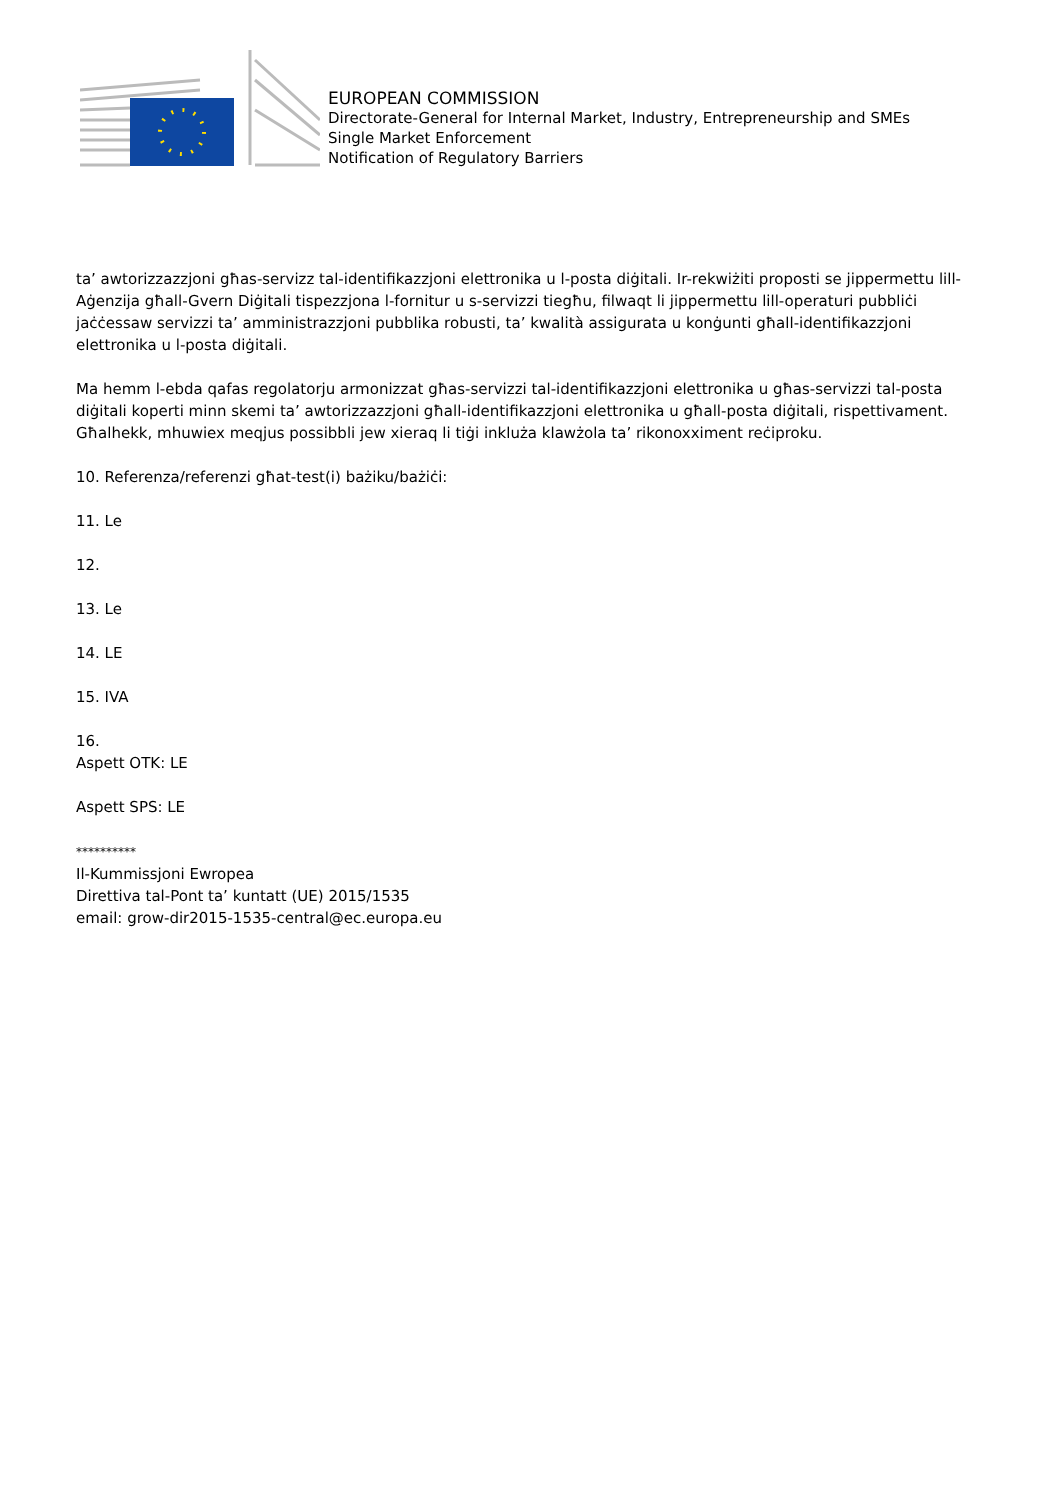EUROPEAN COMMISSION
Directorate-General for Internal Market, Industry, Entrepreneurship and SMEs
Single Market Enforcement
Notification of Regulatory Barriers
ta’ awtorizzazzjoni għas-servizz tal-identifikazzjoni elettronika u l-posta diġitali. Ir-rekwiżiti proposti se jippermettu lill-Aġenzija għall-Gvern Diġitali tispezzjona l-fornitur u s-servizzi tiegħu, filwaqt li jippermettu lill-operaturi pubbliċi jaċċessaw servizzi ta’ amministrazzjoni pubblika robusti, ta’ kwalità assigurata u konġunti għall-identifikazzjoni elettronika u l-posta diġitali.
Ma hemm l-ebda qafas regolatorju armonizzat għas-servizzi tal-identifikazzjoni elettronika u għas-servizzi tal-posta diġitali koperti minn skemi ta’ awtorizzazzjoni għall-identifikazzjoni elettronika u għall-posta diġitali, rispettivament. Għalhekk, mhuwiex meqjus possibbli jew xieraq li tiġi inkluża klawżola ta’ rikonoxximent reċiproku.
10. Referenza/referenzi għat-test(i) bażiku/bażiċi:
11. Le
12.
13. Le
14. LE
15. IVA
16.
Aspett OTK: LE
Aspett SPS: LE
**********
Il-Kummissjoni Ewropea
Direttiva tal-Pont ta’ kuntatt (UE) 2015/1535
email: grow-dir2015-1535-central@ec.europa.eu